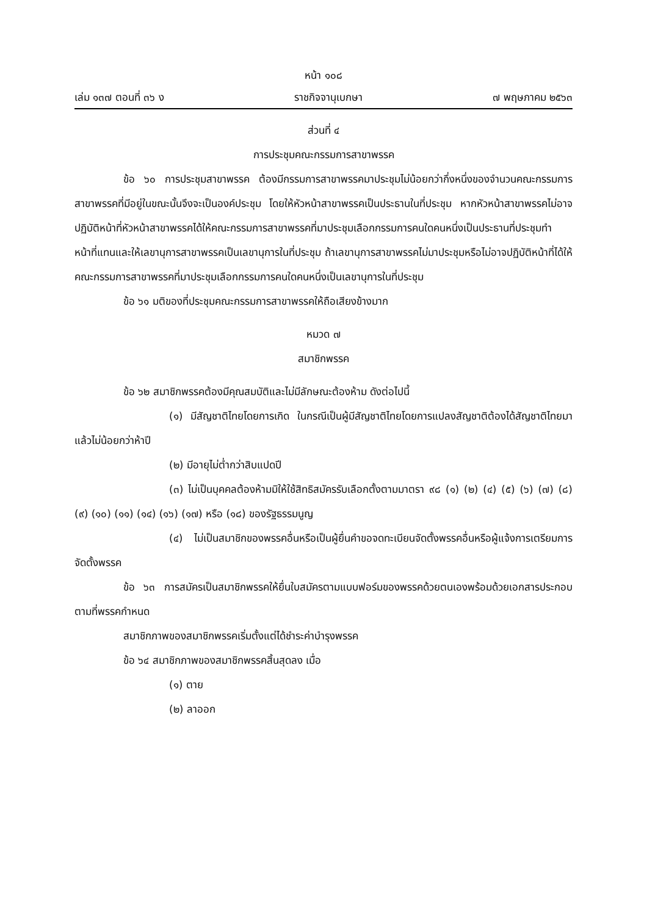หน้า ๑๐๘
เล่ม ๑๓๗ ตอนที่ ๓๖ ง ราชกิจจานุเบกษา ๗ พฤษภาคม ๒๕๖๓
ส่วนที่ ๔
การประชุมคณะกรรมการสาขาพรรค
ข้อ ๖๐ การประชุมสาขาพรรค ต้องมีกรรมการสาขาพรรคมาประชุมไม่น้อยกว่ากึ่งหนึ่งของจำนวนคณะกรรมการสาขาพรรคที่มีอยู่ในขณะนั้นจึงจะเป็นองค์ประชุม โดยให้หัวหน้าสาขาพรรคเป็นประธานในที่ประชุม หากหัวหน้าสาขาพรรคไม่อาจปฏิบัติหน้าที่หัวหน้าสาขาพรรคได้ให้คณะกรรมการสาขาพรรคที่มาประชุมเลือกกรรมการคนใดคนหนึ่งเป็นประธานที่ประชุมทำหน้าที่แทนและให้เลขานุการสาขาพรรคเป็นเลขานุการในที่ประชุม ถ้าเลขานุการสาขาพรรคไม่มาประชุมหรือไม่อาจปฏิบัติหน้าที่ได้ให้คณะกรรมการสาขาพรรคที่มาประชุมเลือกกรรมการคนใดคนหนึ่งเป็นเลขานุการในที่ประชุม
ข้อ ๖๑ มติของที่ประชุมคณะกรรมการสาขาพรรคให้ถือเสียงข้างมาก
หมวด ๗
สมาชิกพรรค
ข้อ ๖๒ สมาชิกพรรคต้องมีคุณสมบัติและไม่มีลักษณะต้องห้าม ดังต่อไปนี้
(๑) มีสัญชาติไทยโดยการเกิด ในกรณีเป็นผู้มีสัญชาติไทยโดยการแปลงสัญชาติต้องได้สัญชาติไทยมาแล้วไม่น้อยกว่าห้าปี
(๒) มีอายุไม่ต่ำกว่าสิบแปดปี
(๓) ไม่เป็นบุคคลต้องห้ามมิให้ใช้สิทธิสมัครรับเลือกตั้งตามมาตรา ๙๘ (๑) (๒) (๔) (๕) (๖) (๗) (๘) (๙) (๑๐) (๑๑) (๑๔) (๑๖) (๑๗) หรือ (๑๘) ของรัฐธรรมนูญ
(๔) ไม่เป็นสมาชิกของพรรคอื่นหรือเป็นผู้ยื่นคำขอจดทะเบียนจัดตั้งพรรคอื่นหรือผู้แจ้งการเตรียมการจัดตั้งพรรค
ข้อ ๖๓ การสมัครเป็นสมาชิกพรรคให้ยื่นใบสมัครตามแบบฟอร์มของพรรคด้วยตนเองพร้อมด้วยเอกสารประกอบตามที่พรรคกำหนด
สมาชิกภาพของสมาชิกพรรคเริ่มตั้งแต่ได้ชำระค่าบำรุงพรรค
ข้อ ๖๔ สมาชิกภาพของสมาชิกพรรคสิ้นสุดลง เมื่อ
(๑) ตาย
(๒) ลาออก